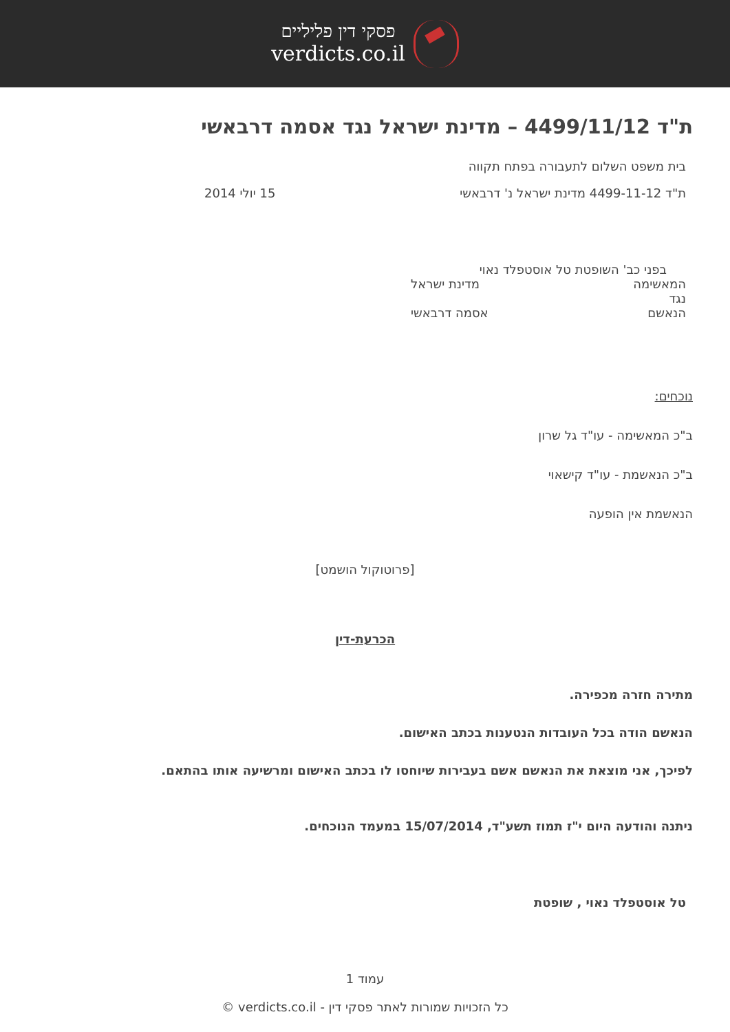פסקי דין פליליים
verdicts.co.il
ת"ד 4499/11/12 – מדינת ישראל נגד אסמה דרבאשי
בית משפט השלום לתעבורה בפתח תקווה
ת"ד 4499-11-12 מדינת ישראל נ' דרבאשי 15 יולי 2014
בפני כב' השופטת טל אוסטפלד נאוי
המאשימה מדינת ישראל
נגד
הנאשם אסמה דרבאשי
נוכחים:
ב"כ המאשימה - עו"ד גל שרון
ב"כ הנאשמת - עו"ד קישאוי
הנאשמת אין הופעה
[פרוטוקול הושמט]
הכרעת-דין
מתירה חזרה מכפירה.
הנאשם הודה בכל העובדות הנטענות בכתב האישום.
לפיכך, אני מוצאת את הנאשם אשם בעבירות שיוחסו לו בכתב האישום ומרשיעה אותו בהתאם.
ניתנה והודעה היום י"ז תמוז תשע"ד, 15/07/2014 במעמד הנוכחים.
טל אוסטפלד נאוי , שופטת
עמוד 1
כל הזכויות שמורות לאתר פסקי דין - verdicts.co.il ©